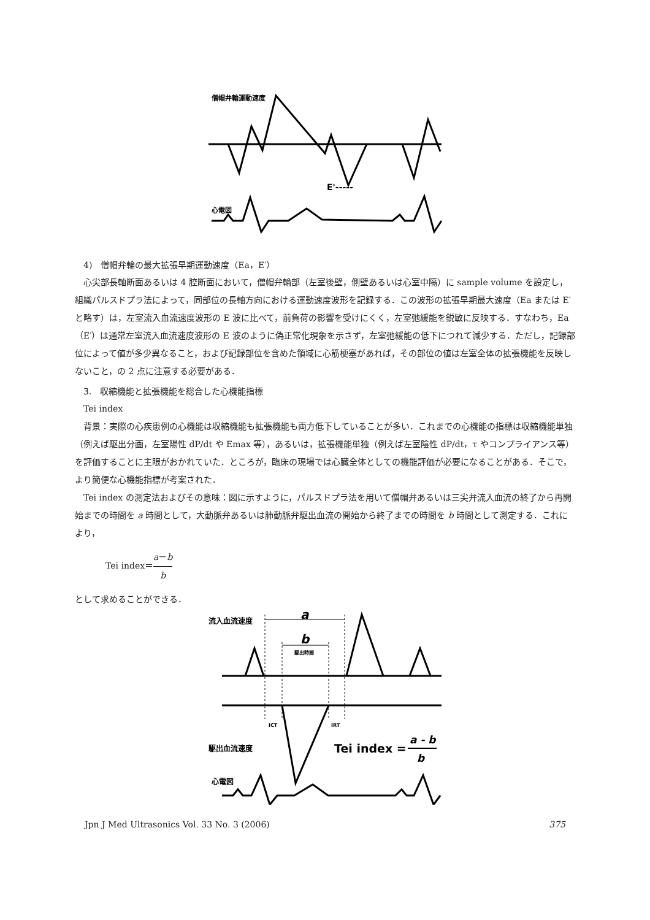僧帽弁輪運動速度
E'-----
心電図
4)　僧帽弁輪の最大拡張早期運動速度（Ea，E′）
心尖部長軸断面あるいは 4 腔断面において，僧帽弁輪部（左室後壁，側壁あるいは心室中隔）に sample volume を設定し，組織パルスドプラ法によって，同部位の長軸方向における運動速度波形を記録する．この波形の拡張早期最大速度（Ea または E′ と略す）は，左室流入血流速度波形の E 波に比べて，前負荷の影響を受けにくく，左室弛緩能を鋭敏に反映する．すなわち，Ea（E′）は通常左室流入血流速度波形の E 波のように偽正常化現象を示さず，左室弛緩能の低下につれて減少する．ただし，記録部位によって値が多少異なること，および記録部位を含めた領域に心筋梗塞があれば，その部位の値は左室全体の拡張機能を反映しないこと，の 2 点に注意する必要がある．
3.　収縮機能と拡張機能を総合した心機能指標
Tei index
背景：実際の心疾患例の心機能は収縮機能も拡張機能も両方低下していることが多い．これまでの心機能の指標は収縮機能単独（例えば駆出分画，左室陽性 dP/dt や Emax 等），あるいは，拡張機能単独（例えば左室陰性 dP/dt，τ やコンプライアンス等）を評価することに主眼がおかれていた．ところが，臨床の現場では心臓全体としての機能評価が必要になることがある．そこで，より簡便な心機能指標が考案された．
Tei index の測定法およびその意味：図に示すように，パルスドプラ法を用いて僧帽弁あるいは三尖弁流入血流の終了から再開始までの時間を a 時間として，大動脈弁あるいは肺動脈弁駆出血流の開始から終了までの時間を b 時間として測定する．これにより，
Tei index＝a－b b
として求めることができる．
流入血流速度
a
b
駆出時間
駆出血流速度
Tei index =
a - b
b
ICT
IRT
心電図
Jpn J Med Ultrasonics Vol. 33 No. 3 (2006) 375